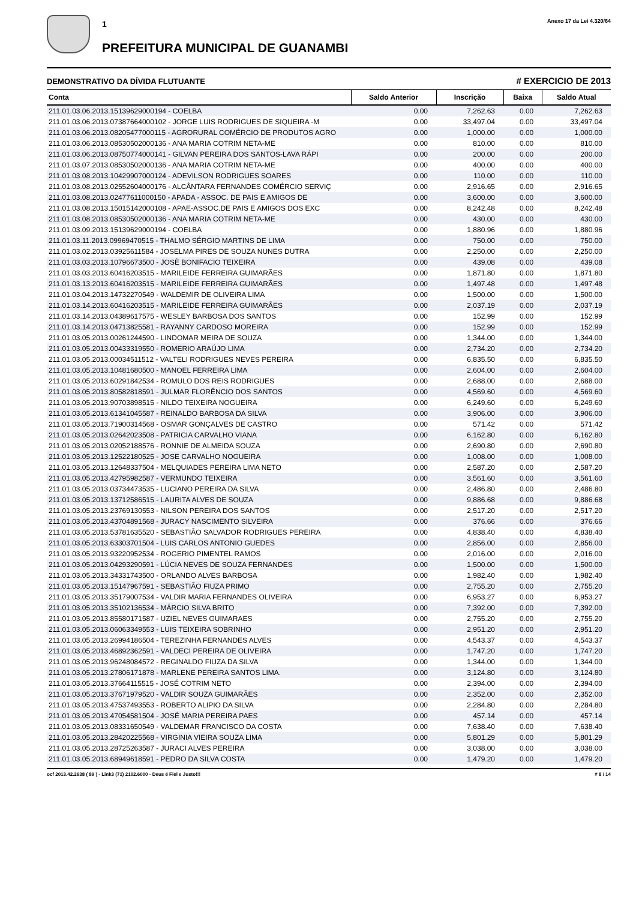1
PREFEITURA MUNICIPAL DE GUANAMBI
Anexo 17 da Lei 4.320/64
DEMONSTRATIVO DA DÍVIDA FLUTUANTE # EXERCICIO DE 2013
| Conta | Saldo Anterior | Inscrição | Baixa | Saldo Atual |
| --- | --- | --- | --- | --- |
| 211.01.03.06.2013.15139629000194 - COELBA | 0.00 | 7,262.63 | 0.00 | 7,262.63 |
| 211.01.03.06.2013.07387664000102 - JORGE LUIS RODRIGUES DE SIQUEIRA -M | 0.00 | 33,497.04 | 0.00 | 33,497.04 |
| 211.01.03.06.2013.08205477000115 - AGRORURAL COMÉRCIO DE PRODUTOS AGRO | 0.00 | 1,000.00 | 0.00 | 1,000.00 |
| 211.01.03.06.2013.08530502000136 - ANA MARIA COTRIM NETA-ME | 0.00 | 810.00 | 0.00 | 810.00 |
| 211.01.03.06.2013.08750774000141 - GILVAN PEREIRA DOS SANTOS-LAVA RÁPI | 0.00 | 200.00 | 0.00 | 200.00 |
| 211.01.03.07.2013.08530502000136 - ANA MARIA COTRIM NETA-ME | 0.00 | 400.00 | 0.00 | 400.00 |
| 211.01.03.08.2013.10429907000124 - ADEVILSON RODRIGUES SOARES | 0.00 | 110.00 | 0.00 | 110.00 |
| 211.01.03.08.2013.02552604000176 - ALCÂNTARA FERNANDES COMÉRCIO SERVIÇ | 0.00 | 2,916.65 | 0.00 | 2,916.65 |
| 211.01.03.08.2013.02477611000150 - APADA - ASSOC. DE PAIS E AMIGOS DE | 0.00 | 3,600.00 | 0.00 | 3,600.00 |
| 211.01.03.08.2013.15015142000108 - APAE-ASSOC.DE PAIS E AMIGOS DOS EXC | 0.00 | 8,242.48 | 0.00 | 8,242.48 |
| 211.01.03.08.2013.08530502000136 - ANA MARIA COTRIM NETA-ME | 0.00 | 430.00 | 0.00 | 430.00 |
| 211.01.03.09.2013.15139629000194 - COELBA | 0.00 | 1,880.96 | 0.00 | 1,880.96 |
| 211.01.03.11.2013.09969470515 - THALMO SÉRGIO MARTINS DE LIMA | 0.00 | 750.00 | 0.00 | 750.00 |
| 211.01.03.02.2013.03925611584 - JOSELMA PIRES DE SOUZA NUNES DUTRA | 0.00 | 2,250.00 | 0.00 | 2,250.00 |
| 211.01.03.03.2013.10796673500 - JOSÈ BONIFACIO TEIXEIRA | 0.00 | 439.08 | 0.00 | 439.08 |
| 211.01.03.03.2013.60416203515 - MARILEIDE FERREIRA GUIMARÃES | 0.00 | 1,871.80 | 0.00 | 1,871.80 |
| 211.01.03.13.2013.60416203515 - MARILEIDE FERREIRA GUIMARÃES | 0.00 | 1,497.48 | 0.00 | 1,497.48 |
| 211.01.03.04.2013.14732270549 - WALDEMIR DE OLIVEIRA LIMA | 0.00 | 1,500.00 | 0.00 | 1,500.00 |
| 211.01.03.14.2013.60416203515 - MARILEIDE FERREIRA GUIMARÃES | 0.00 | 2,037.19 | 0.00 | 2,037.19 |
| 211.01.03.14.2013.04389617575 - WESLEY BARBOSA DOS SANTOS | 0.00 | 152.99 | 0.00 | 152.99 |
| 211.01.03.14.2013.04713825581 - RAYANNY CARDOSO MOREIRA | 0.00 | 152.99 | 0.00 | 152.99 |
| 211.01.03.05.2013.00261244590 - LINDOMAR MEIRA DE SOUZA | 0.00 | 1,344.00 | 0.00 | 1,344.00 |
| 211.01.03.05.2013.00433319550 - ROMERIO ARAÚJO LIMA | 0.00 | 2,734.20 | 0.00 | 2,734.20 |
| 211.01.03.05.2013.00034511512 - VALTELI RODRIGUES NEVES PEREIRA | 0.00 | 6,835.50 | 0.00 | 6,835.50 |
| 211.01.03.05.2013.10481680500 - MANOEL FERREIRA LIMA | 0.00 | 2,604.00 | 0.00 | 2,604.00 |
| 211.01.03.05.2013.60291842534 - ROMULO DOS REIS RODRIGUES | 0.00 | 2,688.00 | 0.00 | 2,688.00 |
| 211.01.03.05.2013.80582818591 - JULMAR FLORÊNCIO DOS SANTOS | 0.00 | 4,569.60 | 0.00 | 4,569.60 |
| 211.01.03.05.2013.90703898515 - NILDO TEIXEIRA NOGUEIRA | 0.00 | 6,249.60 | 0.00 | 6,249.60 |
| 211.01.03.05.2013.61341045587 - REINALDO BARBOSA DA SILVA | 0.00 | 3,906.00 | 0.00 | 3,906.00 |
| 211.01.03.05.2013.71900314568 - OSMAR GONÇALVES DE CASTRO | 0.00 | 571.42 | 0.00 | 571.42 |
| 211.01.03.05.2013.02642023508 - PATRICIA CARVALHO VIANA | 0.00 | 6,162.80 | 0.00 | 6,162.80 |
| 211.01.03.05.2013.02052188576 - RONNIE DE ALMEIDA SOUZA | 0.00 | 2,690.80 | 0.00 | 2,690.80 |
| 211.01.03.05.2013.12522180525 - JOSE CARVALHO NOGUEIRA | 0.00 | 1,008.00 | 0.00 | 1,008.00 |
| 211.01.03.05.2013.12648337504 - MELQUIADES PEREIRA LIMA NETO | 0.00 | 2,587.20 | 0.00 | 2,587.20 |
| 211.01.03.05.2013.42795982587 - VERMUNDO TEIXEIRA | 0.00 | 3,561.60 | 0.00 | 3,561.60 |
| 211.01.03.05.2013.03734473535 - LUCIANO PEREIRA DA SILVA | 0.00 | 2,486.80 | 0.00 | 2,486.80 |
| 211.01.03.05.2013.13712586515 - LAURITA ALVES DE SOUZA | 0.00 | 9,886.68 | 0.00 | 9,886.68 |
| 211.01.03.05.2013.23769130553 - NILSON PEREIRA DOS SANTOS | 0.00 | 2,517.20 | 0.00 | 2,517.20 |
| 211.01.03.05.2013.43704891568 - JURACY NASCIMENTO SILVEIRA | 0.00 | 376.66 | 0.00 | 376.66 |
| 211.01.03.05.2013.53781635520 - SEBASTIÃO SALVADOR RODRIGUES PEREIRA | 0.00 | 4,838.40 | 0.00 | 4,838.40 |
| 211.01.03.05.2013.63303701504 - LUIS CARLOS ANTONIO GUEDES | 0.00 | 2,856.00 | 0.00 | 2,856.00 |
| 211.01.03.05.2013.93220952534 - ROGERIO PIMENTEL RAMOS | 0.00 | 2,016.00 | 0.00 | 2,016.00 |
| 211.01.03.05.2013.04293290591 - LÚCIA NEVES DE SOUZA FERNANDES | 0.00 | 1,500.00 | 0.00 | 1,500.00 |
| 211.01.03.05.2013.34331743500 - ORLANDO ALVES BARBOSA | 0.00 | 1,982.40 | 0.00 | 1,982.40 |
| 211.01.03.05.2013.15147967591 - SEBASTIÃO FIUZA PRIMO | 0.00 | 2,755.20 | 0.00 | 2,755.20 |
| 211.01.03.05.2013.35179007534 - VALDIR MARIA FERNANDES OLIVEIRA | 0.00 | 6,953.27 | 0.00 | 6,953.27 |
| 211.01.03.05.2013.35102136534 - MÁRCIO SILVA BRITO | 0.00 | 7,392.00 | 0.00 | 7,392.00 |
| 211.01.03.05.2013.85580171587 - UZIEL NEVES GUIMARAES | 0.00 | 2,755.20 | 0.00 | 2,755.20 |
| 211.01.03.05.2013.06063349553 - LUIS TEIXEIRA SOBRINHO | 0.00 | 2,951.20 | 0.00 | 2,951.20 |
| 211.01.03.05.2013.26994186504 - TEREZINHA FERNANDES ALVES | 0.00 | 4,543.37 | 0.00 | 4,543.37 |
| 211.01.03.05.2013.46892362591 - VALDECI PEREIRA DE OLIVEIRA | 0.00 | 1,747.20 | 0.00 | 1,747.20 |
| 211.01.03.05.2013.96248084572 - REGINALDO FIUZA DA SILVA | 0.00 | 1,344.00 | 0.00 | 1,344.00 |
| 211.01.03.05.2013.27806171878 - MARLENE PEREIRA SANTOS LIMA. | 0.00 | 3,124.80 | 0.00 | 3,124.80 |
| 211.01.03.05.2013.37664115515 - JOSÉ COTRIM NETO | 0.00 | 2,394.00 | 0.00 | 2,394.00 |
| 211.01.03.05.2013.37671979520 - VALDIR SOUZA GUIMARÃES | 0.00 | 2,352.00 | 0.00 | 2,352.00 |
| 211.01.03.05.2013.47537493553 - ROBERTO ALIPIO DA SILVA | 0.00 | 2,284.80 | 0.00 | 2,284.80 |
| 211.01.03.05.2013.47054581504 - JOSÉ MARIA PEREIRA PAES | 0.00 | 457.14 | 0.00 | 457.14 |
| 211.01.03.05.2013.08331650549 - VALDEMAR FRANCISCO DA COSTA | 0.00 | 7,638.40 | 0.00 | 7,638.40 |
| 211.01.03.05.2013.28420225568 - VIRGINIA VIEIRA SOUZA LIMA | 0.00 | 5,801.29 | 0.00 | 5,801.29 |
| 211.01.03.05.2013.28725263587 - JURACI ALVES PEREIRA | 0.00 | 3,038.00 | 0.00 | 3,038.00 |
| 211.01.03.05.2013.68949618591 - PEDRO DA SILVA COSTA | 0.00 | 1,479.20 | 0.00 | 1,479.20 |
ocf 2013.42.2638 ( 89 ) - Link3 (71) 2102.6000 - Deus é Fiel e Justo!!! # 8 / 14